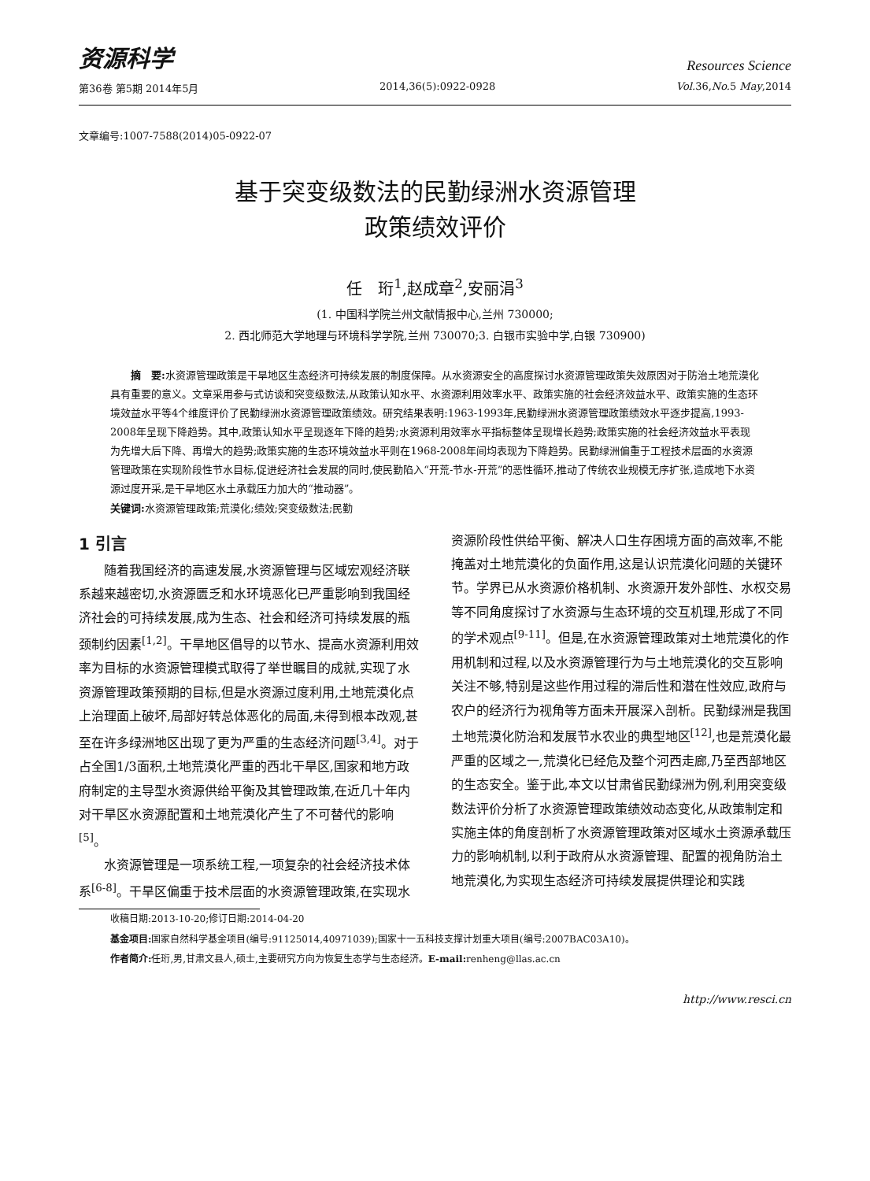资源科学
Resources Science
第36卷 第5期 2014年5月 2014,36(5):0922-0928 Vol. 36,No. 5 May,2014
文章编号:1007-7588(2014)05-0922-07
基于突变级数法的民勤绿洲水资源管理
政策绩效评价
任　珩<sup>1</sup>,赵成章<sup>2</sup>,安丽涓<sup>3</sup>
(1. 中国科学院兰州文献情报中心,兰州 730000;
2. 西北师范大学地理与环境科学学院,兰州 730070;3. 白银市实验中学,白银 730900)
摘　要: 水资源管理政策是干旱地区生态经济可持续发展的制度保障。从水资源安全的高度探讨水资源管理政策失效原因对于防治土地荒漠化具有重要的意义。文章采用参与式访谈和突变级数法,从政策认知水平、水资源利用效率水平、政策实施的社会经济效益水平、政策实施的生态环境效益水平等4个维度评价了民勤绿洲水资源管理政策绩效。研究结果表明:1963-1993年,民勤绿洲水资源管理政策绩效水平逐步提高,1993-2008年呈现下降趋势。其中,政策认知水平呈现逐年下降的趋势;水资源利用效率水平指标整体呈现增长趋势;政策实施的社会经济效益水平表现为先增大后下降、再增大的趋势;政策实施的生态环境效益水平则在1968-2008年间均表现为下降趋势。民勤绿洲偏重于工程技术层面的水资源管理政策在实现阶段性节水目标,促进经济社会发展的同时,使民勤陷入“开荒-节水-开荒”的恶性循环,推动了传统农业规模无序扩张,造成地下水资源过度开采,是干旱地区水土承载压力加大的“推动器”。
关键词: 水资源管理政策;荒漠化;绩效;突变级数法;民勤
1 引言
随着我国经济的高速发展,水资源管理与区域宏观经济联系越来越密切,水资源匮乏和水环境恶化已严重影响到我国经济社会的可持续发展,成为生态、社会和经济可持续发展的瓶颈制约因素<sup>[1,2]</sup>。干旱地区倡导的以节水、提高水资源利用效率为目标的水资源管理模式取得了举世瞩目的成就,实现了水资源管理政策预期的目标,但是水资源过度利用,土地荒漠化点上治理面上破坏,局部好转总体恶化的局面,未得到根本改观,甚至在许多绿洲地区出现了更为严重的生态经济问题<sup>[3,4]</sup>。对于占全国1/3面积,土地荒漠化严重的西北干旱区,国家和地方政府制定的主导型水资源供给平衡及其管理政策,在近几十年内对干旱区水资源配置和土地荒漠化产生了不可替代的影响<sup>[5]</sup>。
水资源管理是一项系统工程,一项复杂的社会经济技术体系<sup>[6-8]</sup>。干旱区偏重于技术层面的水资源管理政策,在实现水资源阶段性供给平衡、解决人口生存困境方面的高效率,不能掩盖对土地荒漠化的负面作用,这是认识荒漠化问题的关键环节。学界已从水资源价格机制、水资源开发外部性、水权交易等不同角度探讨了水资源与生态环境的交互机理,形成了不同的学术观点<sup>[9-11]</sup>。但是,在水资源管理政策对土地荒漠化的作用机制和过程,以及水资源管理行为与土地荒漠化的交互影响关注不够,特别是这些作用过程的滞后性和潜在性效应,政府与农户的经济行为视角等方面未开展深入剖析。民勤绿洲是我国土地荒漠化防治和发展节水农业的典型地区<sup>[12]</sup>,也是荒漠化最严重的区域之一,荒漠化已经危及整个河西走廊,乃至西部地区的生态安全。鉴于此,本文以甘肃省民勤绿洲为例,利用突变级数法评价分析了水资源管理政策绩效动态变化,从政策制定和实施主体的角度剖析了水资源管理政策对区域水土资源承载压力的影响机制,以利于政府从水资源管理、配置的视角防治土地荒漠化,为实现生态经济可持续发展提供理论和实践
收稿日期:2013-10-20;修订日期:2014-04-20
基金项目: 国家自然科学基金项目(编号:91125014,40971039);国家十一五科技支撑计划重大项目(编号:2007BAC03A10)。
作者简介: 任珩,男,甘肃文县人,硕士,主要研究方向为恢复生态学与生态经济。E-mail: renheng@llas.ac.cn
http://www.resci.cn